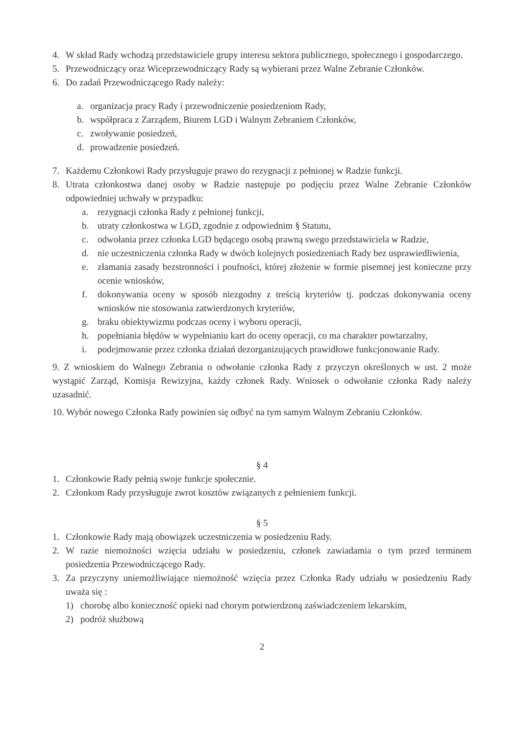4. W skład Rady wchodzą przedstawiciele grupy interesu sektora publicznego, społecznego i gospodarczego.
5. Przewodniczący oraz Wiceprzewodniczący Rady są wybierani przez Walne Zebranie Członków.
6. Do zadań Przewodniczącego Rady należy:
a. organizacja pracy Rady i przewodniczenie posiedzeniom Rady,
b. współpraca z Zarządem, Biurem LGD i Walnym Zebraniem Członków,
c. zwoływanie posiedzeń,
d. prowadzenie posiedzeń.
7. Każdemu Członkowi Rady przysługuje prawo do rezygnacji z pełnionej w Radzie funkcji.
8. Utrata członkostwa danej osoby w Radzie następuje po podjęciu przez Walne Zebranie Członków odpowiedniej uchwały w przypadku:
a. rezygnacji członka Rady z pełnionej funkcji,
b. utraty członkostwa w LGD, zgodnie z odpowiednim § Statutu,
c. odwołania przez członka LGD będącego osobą prawną swego przedstawiciela w Radzie,
d. nie uczestniczenia członka Rady w dwóch kolejnych posiedzeniach Rady bez usprawiedliwienia,
e. złamania zasady bezstronności i poufności, której złożenie w formie pisemnej jest konieczne przy ocenie wniosków,
f. dokonywania oceny w sposób niezgodny z treścią kryteriów tj. podczas dokonywania oceny wniosków nie stosowania zatwierdzonych kryteriów,
g. braku obiektywizmu podczas oceny i wyboru operacji,
h. popełniania błędów w wypełnianiu kart do oceny operacji, co ma charakter powtarzalny,
i. podejmowanie przez członka działań dezorganizujących prawidłowe funkcjonowanie Rady.
9. Z wnioskiem do Walnego Zebrania o odwołanie członka Rady z przyczyn określonych w ust. 2 może wystąpić Zarząd, Komisja Rewizyjna, każdy członek Rady. Wniosek o odwołanie członka Rady należy uzasadnić.
10. Wybór nowego Członka Rady powinien się odbyć na tym samym Walnym Zebraniu Członków.
§ 4
1. Członkowie Rady pełnią swoje funkcje społecznie.
2. Członkom Rady przysługuje zwrot kosztów związanych z pełnieniem funkcji.
§ 5
1. Członkowie Rady mają obowiązek uczestniczenia w posiedzeniu Rady.
2. W razie niemożności wzięcia udziału w posiedzeniu, członek zawiadamia o tym przed terminem posiedzenia Przewodniczącego Rady.
3. Za przyczyny uniemożliwiające niemożność wzięcia przez Członka Rady udziału w posiedzeniu Rady uważa się :
1) chorobę albo konieczność opieki nad chorym potwierdzoną zaświadczeniem lekarskim,
2) podróż służbową
2